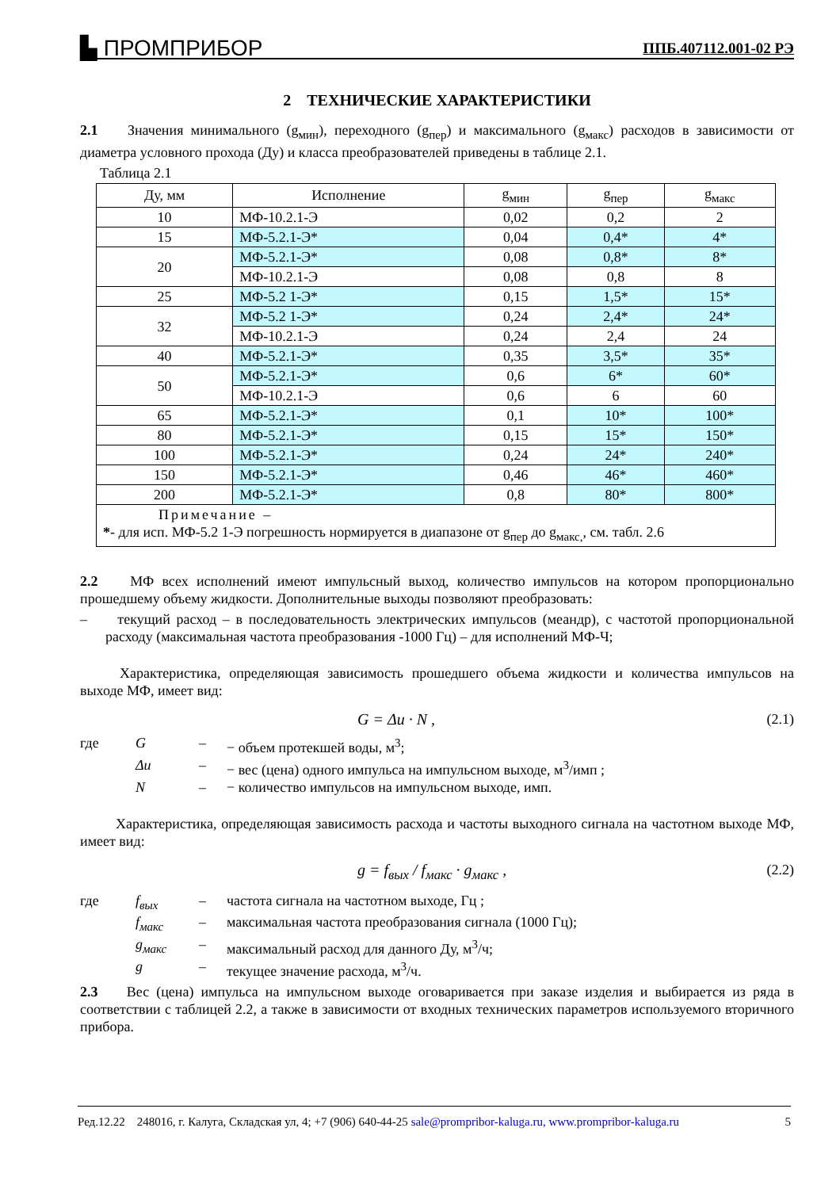▙ ПРОМПРИБОР ППБ.407112.001-02 РЭ
2 ТЕХНИЧЕСКИЕ ХАРАКТЕРИСТИКИ
2.1 Значения минимального (g<sub>мин</sub>), переходного (g<sub>пер</sub>) и максимального (g<sub>макс</sub>) расходов в зависимости от диаметра условного прохода (Ду) и класса преобразователей приведены в таблице 2.1.
Таблица 2.1
| Ду, мм | Исполнение | g<sub>мин</sub> | g<sub>пер</sub> | g<sub>макс</sub> |
| --- | --- | --- | --- | --- |
| 10 | МФ-10.2.1-Э | 0,02 | 0,2 | 2 |
| 15 | МФ-5.2.1-Э* | 0,04 | 0,4* | 4* |
| 20 | МФ-5.2.1-Э* | 0,08 | 0,8* | 8* |
| | МФ-10.2.1-Э | 0,08 | 0,8 | 8 |
| 25 | МФ-5.2 1-Э* | 0,15 | 1,5* | 15* |
| 32 | МФ-5.2 1-Э* | 0,24 | 2,4* | 24* |
| | МФ-10.2.1-Э | 0,24 | 2,4 | 24 |
| 40 | МФ-5.2.1-Э* | 0,35 | 3,5* | 35* |
| 50 | МФ-5.2.1-Э* | 0,6 | 6* | 60* |
| | МФ-10.2.1-Э | 0,6 | 6 | 60 |
| 65 | МФ-5.2.1-Э* | 0,1 | 10* | 100* |
| 80 | МФ-5.2.1-Э* | 0,15 | 15* | 150* |
| 100 | МФ-5.2.1-Э* | 0,24 | 24* | 240* |
| 150 | МФ-5.2.1-Э* | 0,46 | 46* | 460* |
| 200 | МФ-5.2.1-Э* | 0,8 | 80* | 800* |
| Примечание – * - для исп. МФ-5.2 1-Э погрешность нормируется в диапазоне от g<sub>пер</sub> до g<sub>макс,</sub>, см. табл. 2.6 | | | | |
2.2 МФ всех исполнений имеют импульсный выход, количество импульсов на котором пропорционально прошедшему объему жидкости. Дополнительные выходы позволяют преобразовать:
– текущий расход – в последовательность электрических импульсов (меандр), с частотой пропорциональной расходу (максимальная частота преобразования -1000 Гц) – для исполнений МФ-Ч;
Характеристика, определяющая зависимость прошедшего объема жидкости и количества импульсов на выходе МФ, имеет вид:
G = Δu · N , (2.1)
где G – − объем протекшей воды, м<sup>3</sup>; Δu – − вес (цена) одного импульса на импульсном выходе, м<sup>3</sup>/имп ; N – − количество импульсов на импульсном выходе, имп.
Характеристика, определяющая зависимость расхода и частоты выходного сигнала на частотном выходе МФ, имеет вид:
g = f<sub>вых</sub> / f<sub>макс</sub> · g<sub>макс</sub> , (2.2)
где f<sub>вых</sub> – частота сигнала на частотном выходе, Гц ; f<sub>макс</sub> – максимальная частота преобразования сигнала (1000 Гц); g<sub>макс</sub> – максимальный расход для данного Ду, м<sup>3</sup>/ч; g – текущее значение расхода, м<sup>3</sup>/ч.
2.3 Вес (цена) импульса на импульсном выходе оговаривается при заказе изделия и выбирается из ряда в соответствии с таблицей 2.2, а также в зависимости от входных технических параметров используемого вторичного прибора.
Ред.12.22 248016, г. Калуга, Складская ул, 4; +7 (906) 640-44-25 sale@prompribor-kaluga.ru, www.prompribor-kaluga.ru 5